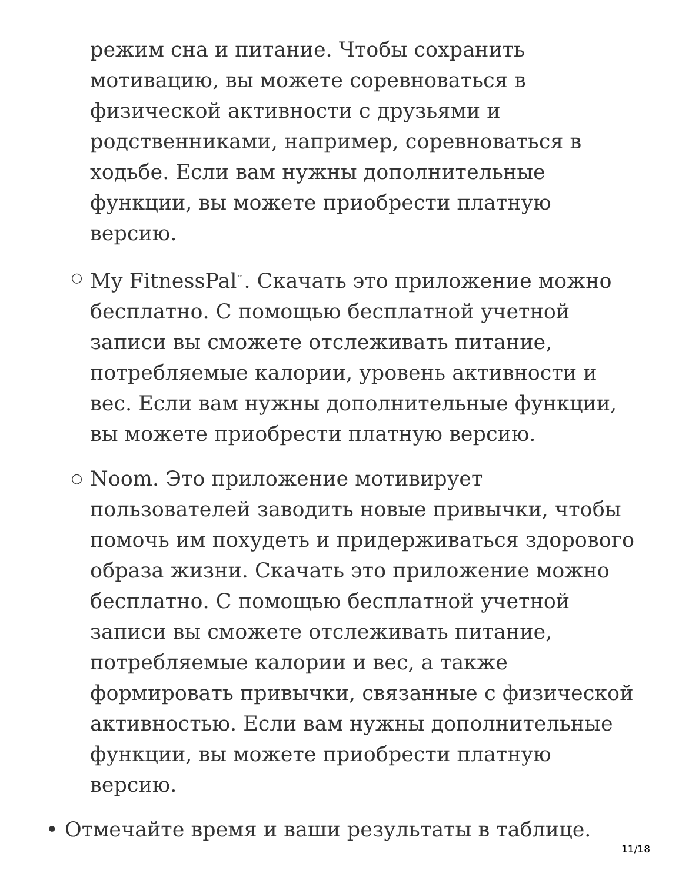режим сна и питание. Чтобы сохранить мотивацию, вы можете соревноваться в физической активности с друзьями и родственниками, например, соревноваться в ходьбе. Если вам нужны дополнительные функции, вы можете приобрести платную версию.
○ My FitnessPal<sup>™</sup>. Скачать это приложение можно бесплатно. С помощью бесплатной учетной записи вы сможете отслеживать питание, потребляемые калории, уровень активности и вес. Если вам нужны дополнительные функции, вы можете приобрести платную версию.
○ Noom. Это приложение мотивирует пользователей заводить новые привычки, чтобы помочь им похудеть и придерживаться здорового образа жизни. Скачать это приложение можно бесплатно. С помощью бесплатной учетной записи вы сможете отслеживать питание, потребляемые калории и вес, а также формировать привычки, связанные с физической активностью. Если вам нужны дополнительные функции, вы можете приобрести платную версию.
• Отмечайте время и ваши результаты в таблице.
11/18